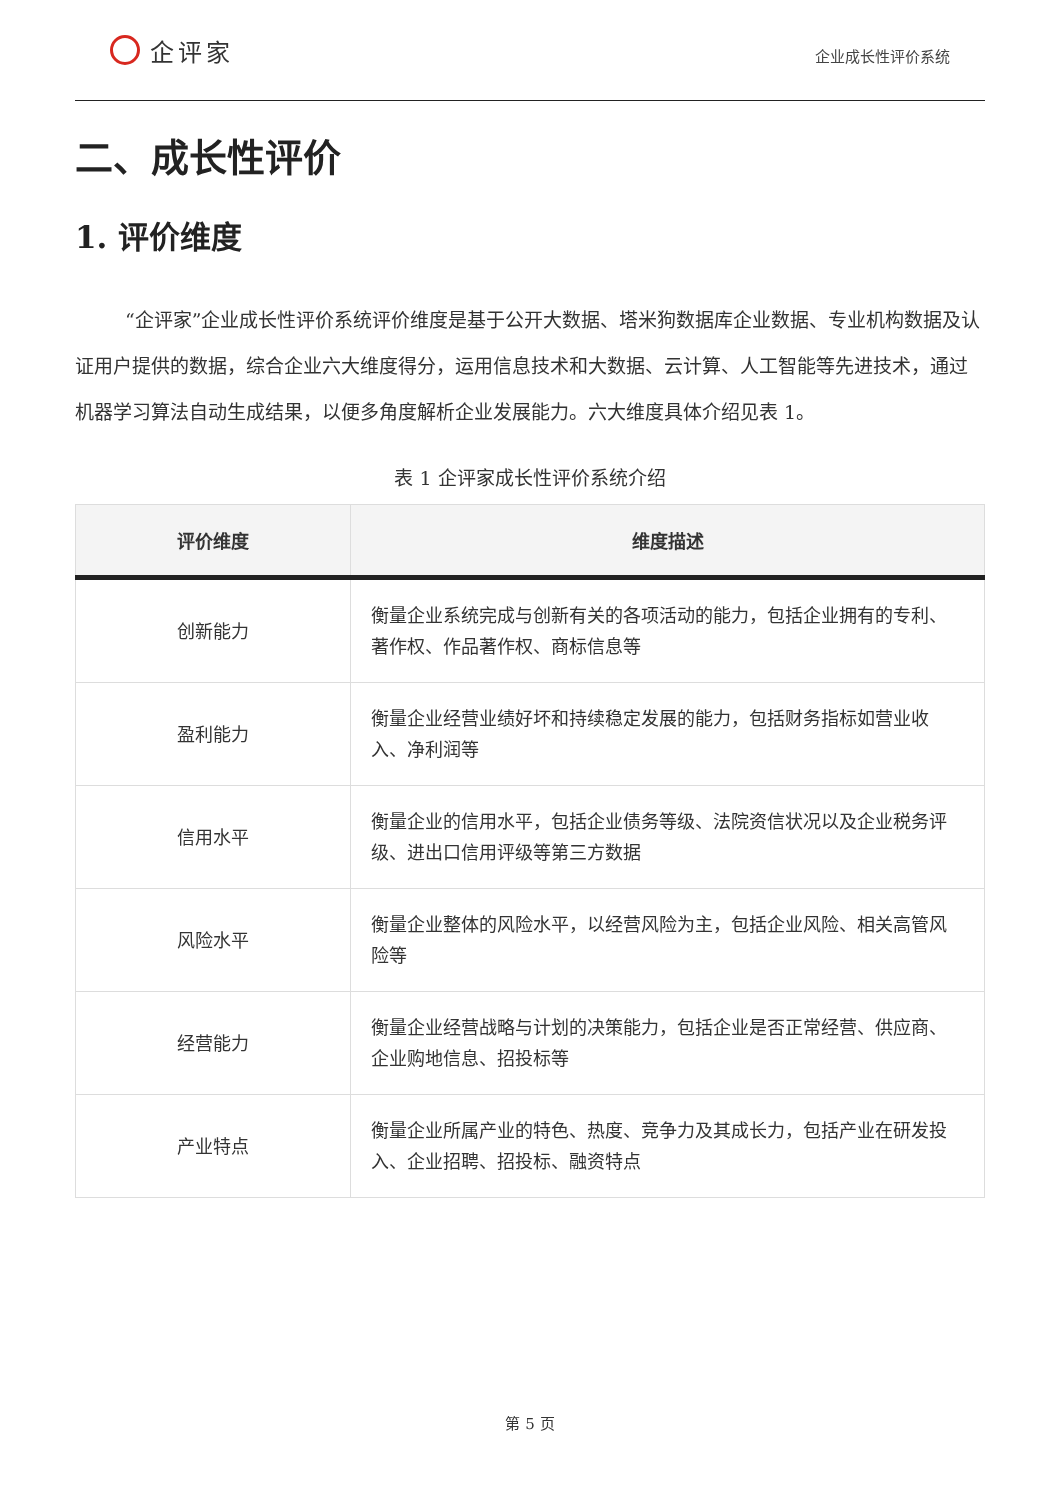企评家
企业成长性评价系统
二、成长性评价
1. 评价维度
“企评家”企业成长性评价系统评价维度是基于公开大数据、塔米狗数据库企业数据、专业机构数据及认证用户提供的数据，综合企业六大维度得分，运用信息技术和大数据、云计算、人工智能等先进技术，通过机器学习算法自动生成结果，以便多角度解析企业发展能力。六大维度具体介绍见表 1。
表 1 企评家成长性评价系统介绍
| 评价维度 | 维度描述 |
| --- | --- |
| 创新能力 | 衡量企业系统完成与创新有关的各项活动的能力，包括企业拥有的专利、著作权、作品著作权、商标信息等 |
| 盈利能力 | 衡量企业经营业绩好坏和持续稳定发展的能力，包括财务指标如营业收入、净利润等 |
| 信用水平 | 衡量企业的信用水平，包括企业债务等级、法院资信状况以及企业税务评级、进出口信用评级等第三方数据 |
| 风险水平 | 衡量企业整体的风险水平，以经营风险为主，包括企业风险、相关高管风险等 |
| 经营能力 | 衡量企业经营战略与计划的决策能力，包括企业是否正常经营、供应商、企业购地信息、招投标等 |
| 产业特点 | 衡量企业所属产业的特色、热度、竞争力及其成长力，包括产业在研发投入、企业招聘、招投标、融资特点 |
第 5 页